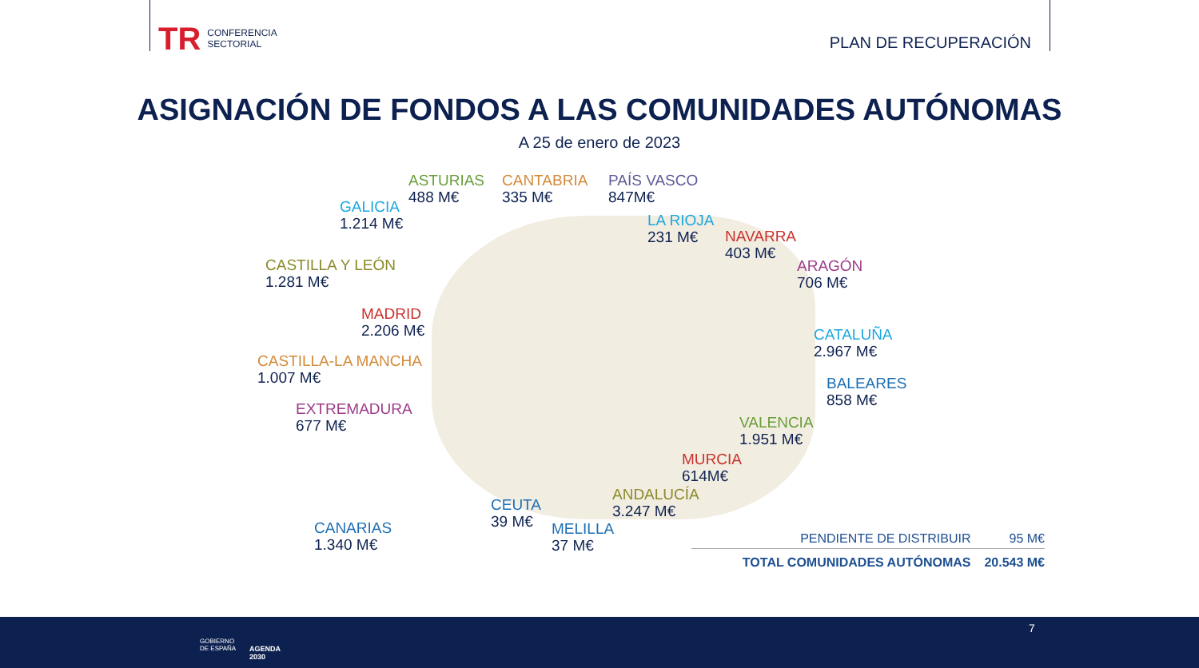TR CONFERENCIA
SECTORIAL
PLAN DE RECUPERACIÓN
ASIGNACIÓN DE FONDOS A LAS COMUNIDADES AUTÓNOMAS
A 25 de enero de 2023
ASTURIAS
488 M€
CANTABRIA
335 M€
PAÍS VASCO
847M€
GALICIA
1.214 M€
LA RIOJA
231 M€
NAVARRA
403 M€
ARAGÓN
706 M€
CASTILLA Y LEÓN
1.281 M€
MADRID
2.206 M€
CATALUÑA
2.967 M€
CASTILLA-LA MANCHA
1.007 M€
BALEARES
858 M€
EXTREMADURA
677 M€
VALENCIA
1.951 M€
MURCIA
614M€
ANDALUCÍA
3.247 M€
CEUTA
39 M€
CANARIAS
1.340 M€
MELILLA
37 M€
| PENDIENTE DE DISTRIBUIR | 95 M€ |
| TOTAL COMUNIDADES AUTÓNOMAS | 20.543 M€ |
GOBIERNO
DE ESPAÑA
AGENDA
2030
7